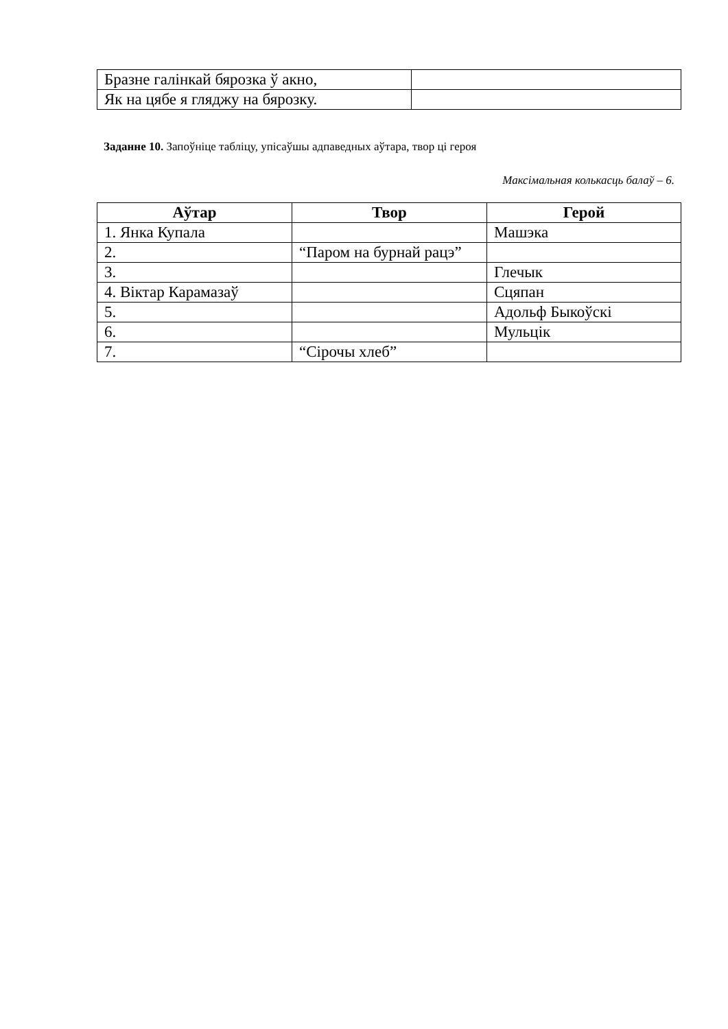| Бразне галінкай бярозка ў акно, | |
| Як на цябе я гляджу на бярозку. | |
Заданне 10. Запоўніце табліцу, упісаўшы адпаведных аўтара, твор ці героя
Максімальная колькасць балаў – 6.
| Аўтар | Твор | Герой |
| --- | --- | --- |
| 1. Янка Купала | | Машэка |
| 2. | “Паром на бурнай рацэ” | |
| 3. | | Глечык |
| 4. Віктар Карамазаў | | Сцяпан |
| 5. | | Адольф Быкоўскі |
| 6. | | Мульцік |
| 7. | “Сірочы хлеб” | |